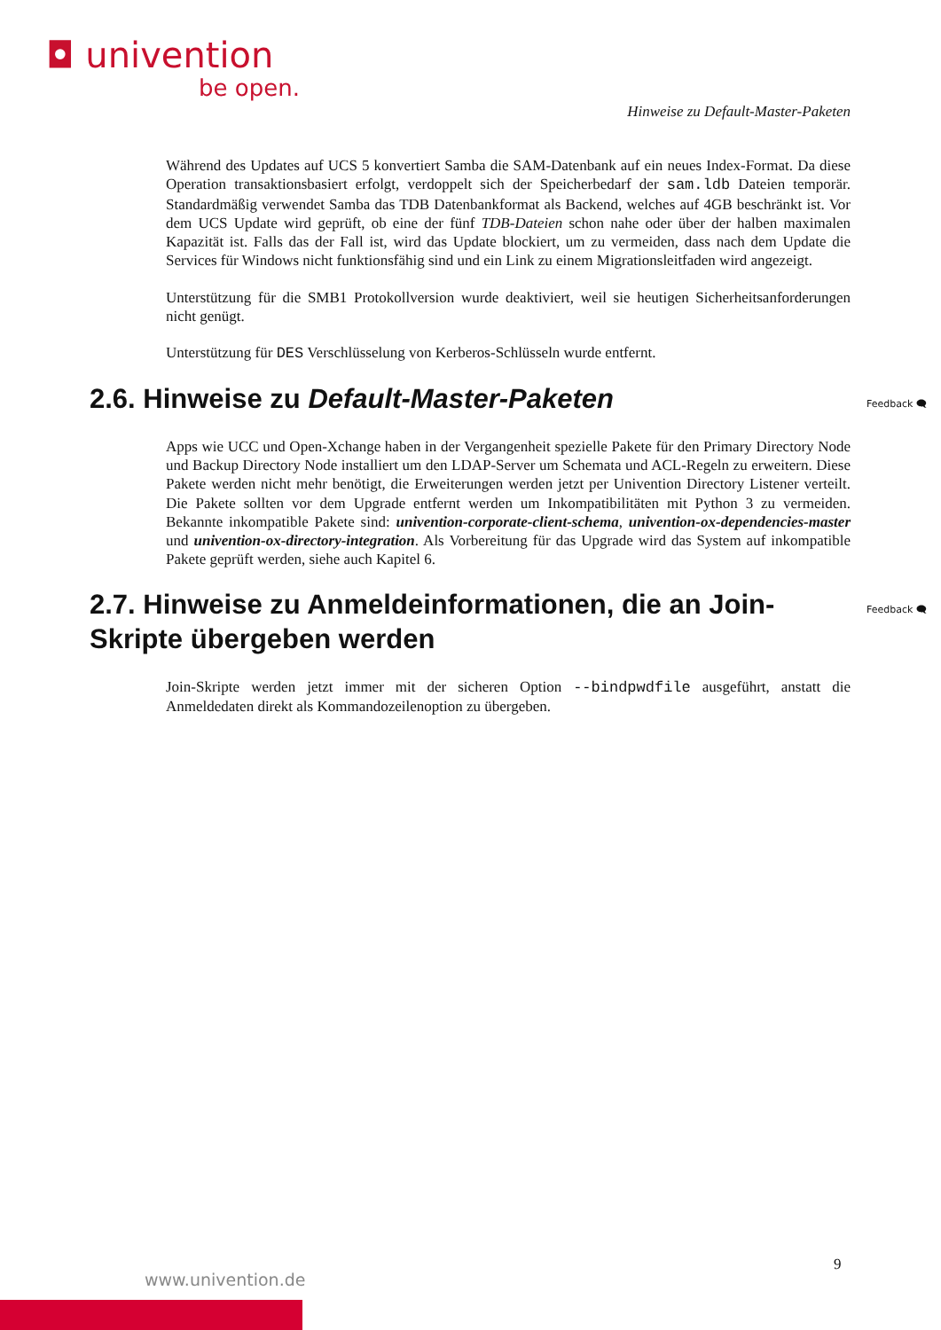◘ univention
be open.
Hinweise zu Default-Master-Paketen
Während des Updates auf UCS 5 konvertiert Samba die SAM-Datenbank auf ein neues Index-Format. Da diese Operation transaktionsbasiert erfolgt, verdoppelt sich der Speicherbedarf der sam.ldb Dateien temporär. Standardmäßig verwendet Samba das TDB Datenbankformat als Backend, welches auf 4GB beschränkt ist. Vor dem UCS Update wird geprüft, ob eine der fünf TDB-Dateien schon nahe oder über der halben maximalen Kapazität ist. Falls das der Fall ist, wird das Update blockiert, um zu vermeiden, dass nach dem Update die Services für Windows nicht funktionsfähig sind und ein Link zu einem Migrationsleitfaden wird angezeigt.
Unterstützung für die SMB1 Protokollversion wurde deaktiviert, weil sie heutigen Sicherheitsanforderungen nicht genügt.
Unterstützung für DES Verschlüsselung von Kerberos-Schlüsseln wurde entfernt.
2.6. Hinweise zu Default-Master-Paketen Feedback 🗨
Apps wie UCC und Open-Xchange haben in der Vergangenheit spezielle Pakete für den Primary Directory Node und Backup Directory Node installiert um den LDAP-Server um Schemata und ACL-Regeln zu erweitern. Diese Pakete werden nicht mehr benötigt, die Erweiterungen werden jetzt per Univention Directory Listener verteilt. Die Pakete sollten vor dem Upgrade entfernt werden um Inkompatibilitäten mit Python 3 zu vermeiden. Bekannte inkompatible Pakete sind: univention-corporate-client-schema, univention-ox-dependencies-master und univention-ox-directory-integration. Als Vorbereitung für das Upgrade wird das System auf inkompatible Pakete geprüft werden, siehe auch Kapitel 6.
2.7. Hinweise zu Anmeldeinformationen, die an Join-Skripte übergeben werden Feedback 🗨
Join-Skripte werden jetzt immer mit der sicheren Option --bindpwdfile ausgeführt, anstatt die Anmeldedaten direkt als Kommandozeilenoption zu übergeben.
9
www.univention.de